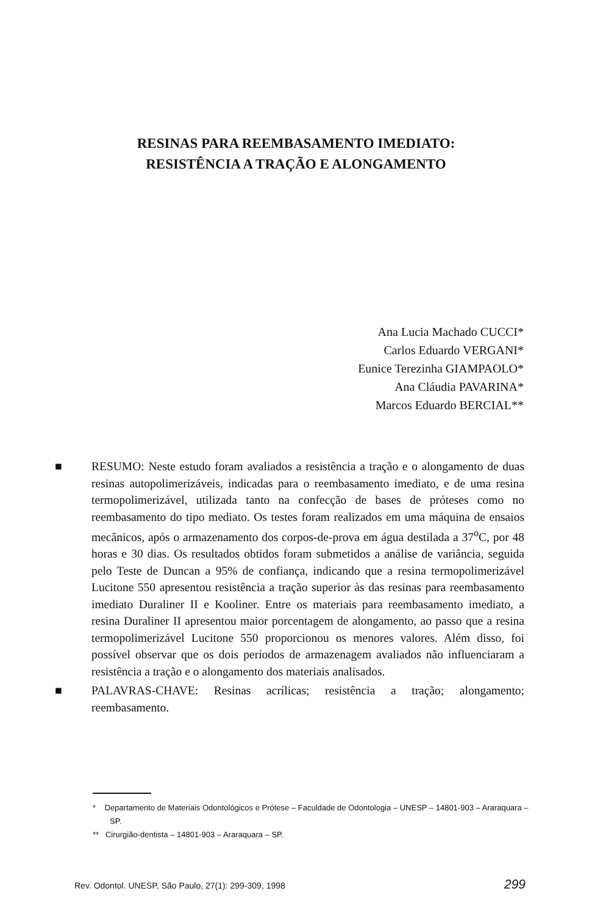RESINAS PARA REEMBASAMENTO IMEDIATO:
RESISTÊNCIA A TRAÇÃO E ALONGAMENTO
Ana Lucia Machado CUCCI*
Carlos Eduardo VERGANI*
Eunice Terezinha GIAMPAOLO*
Ana Cláudia PAVARINA*
Marcos Eduardo BERCIAL**
■ RESUMO: Neste estudo foram avaliados a resistência a tração e o alongamento de duas resinas autopolimerizáveis, indicadas para o reembasamento imediato, e de uma resina termopolimerizável, utilizada tanto na confecção de bases de próteses como no reembasamento do tipo mediato. Os testes foram realizados em uma máquina de ensaios mecânicos, após o armazenamento dos corpos-de-prova em água destilada a 37<sup>o</sup>C, por 48 horas e 30 dias. Os resultados obtidos foram submetidos a análise de variância, seguida pelo Teste de Duncan a 95% de confiança, indicando que a resina termopolimerizável Lucitone 550 apresentou resistência a tração superior às das resinas para reembasamento imediato Duraliner II e Kooliner. Entre os materiais para reembasamento imediato, a resina Duraliner II apresentou maior porcentagem de alongamento, ao passo que a resina termopolimerizável Lucitone 550 proporcionou os menores valores. Além disso, foi possível observar que os dois períodos de armazenagem avaliados não influenciaram a resistência a tração e o alongamento dos materiais analisados.
■ PALAVRAS-CHAVE: Resinas acrílicas; resistência a tração; alongamento; reembasamento.
* Departamento de Materiais Odontológicos e Prótese – Faculdade de Odontologia – UNESP – 14801-903 – Araraquara – SP.
** Cirurgião-dentista – 14801-903 – Araraquara – SP.
Rev. Odontol. UNESP, São Paulo, 27(1): 299-309, 1998 299